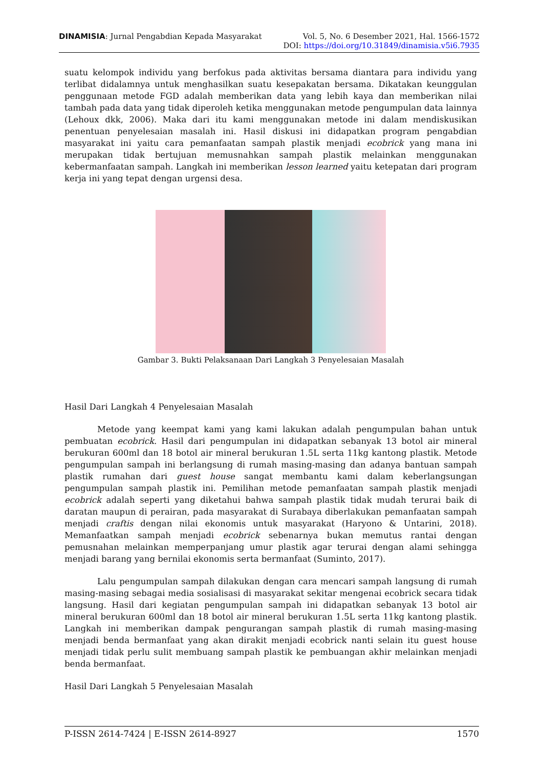DINAMISIA: Jurnal Pengabdian Kepada Masyarakat Vol. 5, No. 6 Desember 2021, Hal. 1566-1572
DOI: https://doi.org/10.31849/dinamisia.v5i6.7935
suatu kelompok individu yang berfokus pada aktivitas bersama diantara para individu yang terlibat didalamnya untuk menghasilkan suatu kesepakatan bersama. Dikatakan keunggulan penggunaan metode FGD adalah memberikan data yang lebih kaya dan memberikan nilai tambah pada data yang tidak diperoleh ketika menggunakan metode pengumpulan data lainnya (Lehoux dkk, 2006). Maka dari itu kami menggunakan metode ini dalam mendiskusikan penentuan penyelesaian masalah ini. Hasil diskusi ini didapatkan program pengabdian masyarakat ini yaitu cara pemanfaatan sampah plastik menjadi ecobrick yang mana ini merupakan tidak bertujuan memusnahkan sampah plastik melainkan menggunakan kebermanfaatan sampah. Langkah ini memberikan lesson learned yaitu ketepatan dari program kerja ini yang tepat dengan urgensi desa.
Gambar 3. Bukti Pelaksanaan Dari Langkah 3 Penyelesaian Masalah
Hasil Dari Langkah 4 Penyelesaian Masalah
Metode yang keempat kami yang kami lakukan adalah pengumpulan bahan untuk pembuatan ecobrick. Hasil dari pengumpulan ini didapatkan sebanyak 13 botol air mineral berukuran 600ml dan 18 botol air mineral berukuran 1.5L serta 11kg kantong plastik. Metode pengumpulan sampah ini berlangsung di rumah masing-masing dan adanya bantuan sampah plastik rumahan dari guest house sangat membantu kami dalam keberlangsungan pengumpulan sampah plastik ini. Pemilihan metode pemanfaatan sampah plastik menjadi ecobrick adalah seperti yang diketahui bahwa sampah plastik tidak mudah terurai baik di daratan maupun di perairan, pada masyarakat di Surabaya diberlakukan pemanfaatan sampah menjadi craftis dengan nilai ekonomis untuk masyarakat (Haryono & Untarini, 2018). Memanfaatkan sampah menjadi ecobrick sebenarnya bukan memutus rantai dengan pemusnahan melainkan memperpanjang umur plastik agar terurai dengan alami sehingga menjadi barang yang bernilai ekonomis serta bermanfaat (Suminto, 2017).
Lalu pengumpulan sampah dilakukan dengan cara mencari sampah langsung di rumah masing-masing sebagai media sosialisasi di masyarakat sekitar mengenai ecobrick secara tidak langsung. Hasil dari kegiatan pengumpulan sampah ini didapatkan sebanyak 13 botol air mineral berukuran 600ml dan 18 botol air mineral berukuran 1.5L serta 11kg kantong plastik. Langkah ini memberikan dampak pengurangan sampah plastik di rumah masing-masing menjadi benda bermanfaat yang akan dirakit menjadi ecobrick nanti selain itu guest house menjadi tidak perlu sulit membuang sampah plastik ke pembuangan akhir melainkan menjadi benda bermanfaat.
Hasil Dari Langkah 5 Penyelesaian Masalah
P-ISSN 2614-7424 | E-ISSN 2614-8927 1570